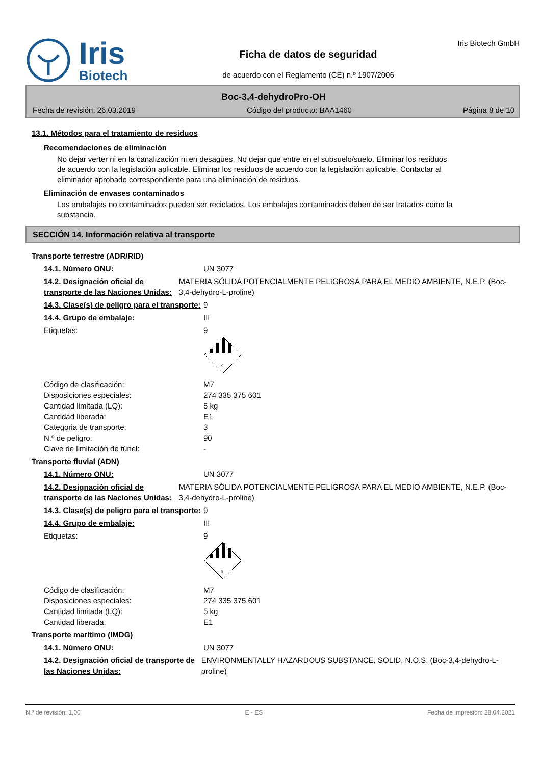Iris
Biotech
Ficha de datos de seguridad
de acuerdo con el Reglamento (CE) n.º 1907/2006
Iris Biotech GmbH
Boc-3,4-dehydroPro-OH
Fecha de revisión: 26.03.2019 Código del producto: BAA1460 Página 8 de 10
13.1. Métodos para el tratamiento de residuos
Recomendaciones de eliminación
No dejar verter ni en la canalización ni en desagües. No dejar que entre en el subsuelo/suelo. Eliminar los residuos de acuerdo con la legislación aplicable. Eliminar los residuos de acuerdo con la legislación aplicable. Contactar al eliminador aprobado correspondiente para una eliminación de residuos.
Eliminación de envases contaminados
Los embalajes no contaminados pueden ser reciclados. Los embalajes contaminados deben de ser tratados como la substancia.
SECCIÓN 14. Información relativa al transporte
Transporte terrestre (ADR/RID)
14.1. Número ONU: UN 3077
14.2. Designación oficial de transporte de las Naciones Unidas:
MATERIA SÓLIDA POTENCIALMENTE PELIGROSA PARA EL MEDIO AMBIENTE, N.E.P. (Boc-3,4-dehydro-L-proline)
14.3. Clase(s) de peligro para el transporte:
9
14.4. Grupo de embalaje: III
Etiquetas: 9
9
Código de clasificación:
Disposiciones especiales:
Cantidad limitada (LQ):
Cantidad liberada:
Categoria de transporte:
N.º de peligro:
Clave de limitación de túnel:
M7
274 335 375 601
5 kg
E1
3
90
-
Transporte fluvial (ADN)
14.1. Número ONU: UN 3077
14.2. Designación oficial de transporte de las Naciones Unidas:
MATERIA SÓLIDA POTENCIALMENTE PELIGROSA PARA EL MEDIO AMBIENTE, N.E.P. (Boc-3,4-dehydro-L-proline)
14.3. Clase(s) de peligro para el transporte:
9
14.4. Grupo de embalaje: III
Etiquetas: 9
9
Código de clasificación:
Disposiciones especiales:
Cantidad limitada (LQ):
Cantidad liberada:
M7
274 335 375 601
5 kg
E1
Transporte marítimo (IMDG)
14.1. Número ONU: UN 3077
14.2. Designación oficial de transporte de las Naciones Unidas:
ENVIRONMENTALLY HAZARDOUS SUBSTANCE, SOLID, N.O.S. (Boc-3,4-dehydro-L-proline)
N.º de revisión: 1,00 E - ES Fecha de impresión: 28.04.2021